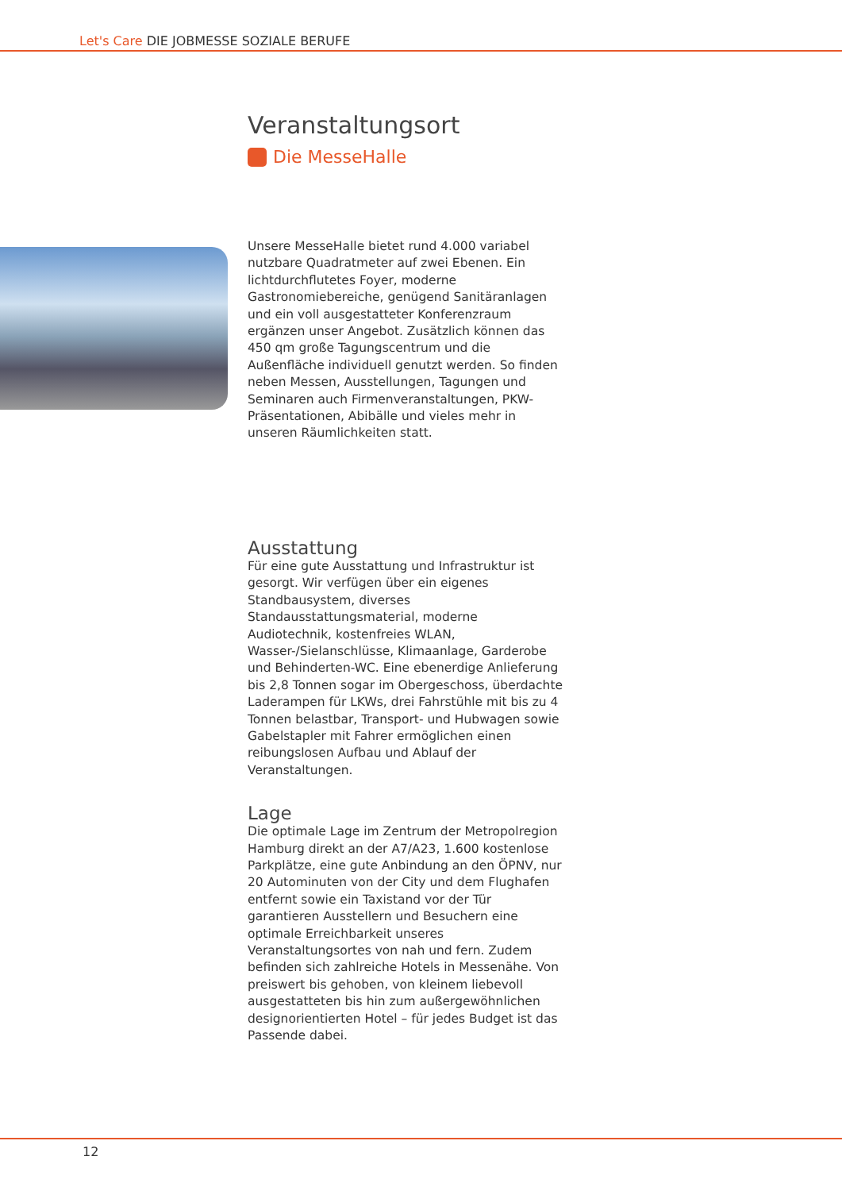Let's Care DIE JOBMESSE SOZIALE BERUFE
Veranstaltungsort
Die MesseHalle
Unsere MesseHalle bietet rund 4.000 variabel nutzbare Quadratmeter auf zwei Ebenen. Ein lichtdurchflutetes Foyer, moderne Gastronomiebereiche, genügend Sanitäranlagen und ein voll ausgestatteter Konferenzraum ergänzen unser Angebot. Zusätzlich können das 450 qm große Tagungscentrum und die Außenfläche individuell genutzt werden. So finden neben Messen, Ausstellungen, Tagungen und Seminaren auch Firmenveranstaltungen, PKW-Präsentationen, Abibälle und vieles mehr in unseren Räumlichkeiten statt.
Ausstattung
Für eine gute Ausstattung und Infrastruktur ist gesorgt. Wir verfügen über ein eigenes Standbausystem, diverses Standausstattungsmaterial, moderne Audiotechnik, kostenfreies WLAN, Wasser-/Sielanschlüsse, Klimaanlage, Garderobe und Behinderten-WC. Eine ebenerdige Anlieferung bis 2,8 Tonnen sogar im Obergeschoss, überdachte Laderampen für LKWs, drei Fahrstühle mit bis zu 4 Tonnen belastbar, Transport- und Hubwagen sowie Gabelstapler mit Fahrer ermöglichen einen reibungslosen Aufbau und Ablauf der Veranstaltungen.
Lage
Die optimale Lage im Zentrum der Metropolregion Hamburg direkt an der A7/A23, 1.600 kostenlose Parkplätze, eine gute Anbindung an den ÖPNV, nur 20 Autominuten von der City und dem Flughafen entfernt sowie ein Taxistand vor der Tür garantieren Ausstellern und Besuchern eine optimale Erreichbarkeit unseres Veranstaltungsortes von nah und fern. Zudem befinden sich zahlreiche Hotels in Messenähe. Von preiswert bis gehoben, von kleinem liebevoll ausgestatteten bis hin zum außergewöhnlichen designorientierten Hotel – für jedes Budget ist das Passende dabei.
12